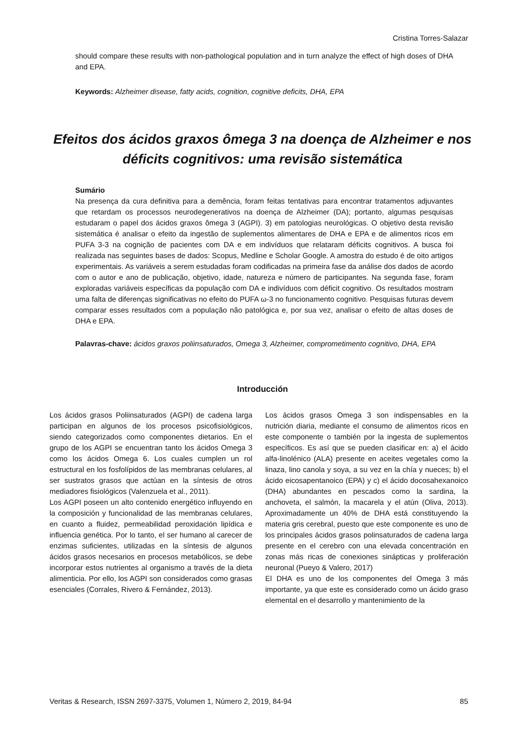Cristina Torres-Salazar
should compare these results with non-pathological population and in turn analyze the effect of high doses of DHA and EPA.
Keywords: Alzheimer disease, fatty acids, cognition, cognitive deficits, DHA, EPA
Efeitos dos ácidos graxos ômega 3 na doença de Alzheimer e nos déficits cognitivos: uma revisão sistemática
Sumário
Na presença da cura definitiva para a demência, foram feitas tentativas para encontrar tratamentos adjuvantes que retardam os processos neurodegenerativos na doença de Alzheimer (DA); portanto, algumas pesquisas estudaram o papel dos ácidos graxos ômega 3 (AGPI). 3) em patologias neurológicas. O objetivo desta revisão sistemática é analisar o efeito da ingestão de suplementos alimentares de DHA e EPA e de alimentos ricos em PUFA 3-3 na cognição de pacientes com DA e em indivíduos que relataram déficits cognitivos. A busca foi realizada nas seguintes bases de dados: Scopus, Medline e Scholar Google. A amostra do estudo é de oito artigos experimentais. As variáveis a serem estudadas foram codificadas na primeira fase da análise dos dados de acordo com o autor e ano de publicação, objetivo, idade, natureza e número de participantes. Na segunda fase, foram exploradas variáveis específicas da população com DA e indivíduos com déficit cognitivo. Os resultados mostram uma falta de diferenças significativas no efeito do PUFA ω-3 no funcionamento cognitivo. Pesquisas futuras devem comparar esses resultados com a população não patológica e, por sua vez, analisar o efeito de altas doses de DHA e EPA.
Palavras-chave: ácidos graxos poliinsaturados, Omega 3, Alzheimer, comprometimento cognitivo, DHA, EPA
Introducción
Los ácidos grasos Poliinsaturados (AGPI) de cadena larga participan en algunos de los procesos psicofisiológicos, siendo categorizados como componentes dietarios. En el grupo de los AGPI se encuentran tanto los ácidos Omega 3 como los ácidos Omega 6. Los cuales cumplen un rol estructural en los fosfolípidos de las membranas celulares, al ser sustratos grasos que actúan en la síntesis de otros mediadores fisiológicos (Valenzuela et al., 2011).
Los AGPI poseen un alto contenido energético influyendo en la composición y funcionalidad de las membranas celulares, en cuanto a fluidez, permeabilidad peroxidación lipídica e influencia genética. Por lo tanto, el ser humano al carecer de enzimas suficientes, utilizadas en la síntesis de algunos ácidos grasos necesarios en procesos metabólicos, se debe incorporar estos nutrientes al organismo a través de la dieta alimenticia. Por ello, los AGPI son considerados como grasas esenciales (Corrales, Rivero & Fernández, 2013).
Los ácidos grasos Omega 3 son indispensables en la nutrición diaria, mediante el consumo de alimentos ricos en este componente o también por la ingesta de suplementos específicos. Es así que se pueden clasificar en: a) el ácido alfa-linolénico (ALA) presente en aceites vegetales como la linaza, lino canola y soya, a su vez en la chía y nueces; b) el ácido eicosapentanoico (EPA) y c) el ácido docosahexanoico (DHA) abundantes en pescados como la sardina, la anchoveta, el salmón, la macarela y el atún (Oliva, 2013). Aproximadamente un 40% de DHA está constituyendo la materia gris cerebral, puesto que este componente es uno de los principales ácidos grasos polinsaturados de cadena larga presente en el cerebro con una elevada concentración en zonas más ricas de conexiones sinápticas y proliferación neuronal (Pueyo & Valero, 2017)
El DHA es uno de los componentes del Omega 3 más importante, ya que este es considerado como un ácido graso elemental en el desarrollo y mantenimiento de la
Veritas & Research, ISSN 2697-3375, Volumen 1, Número 2, 2019, 84-94 85